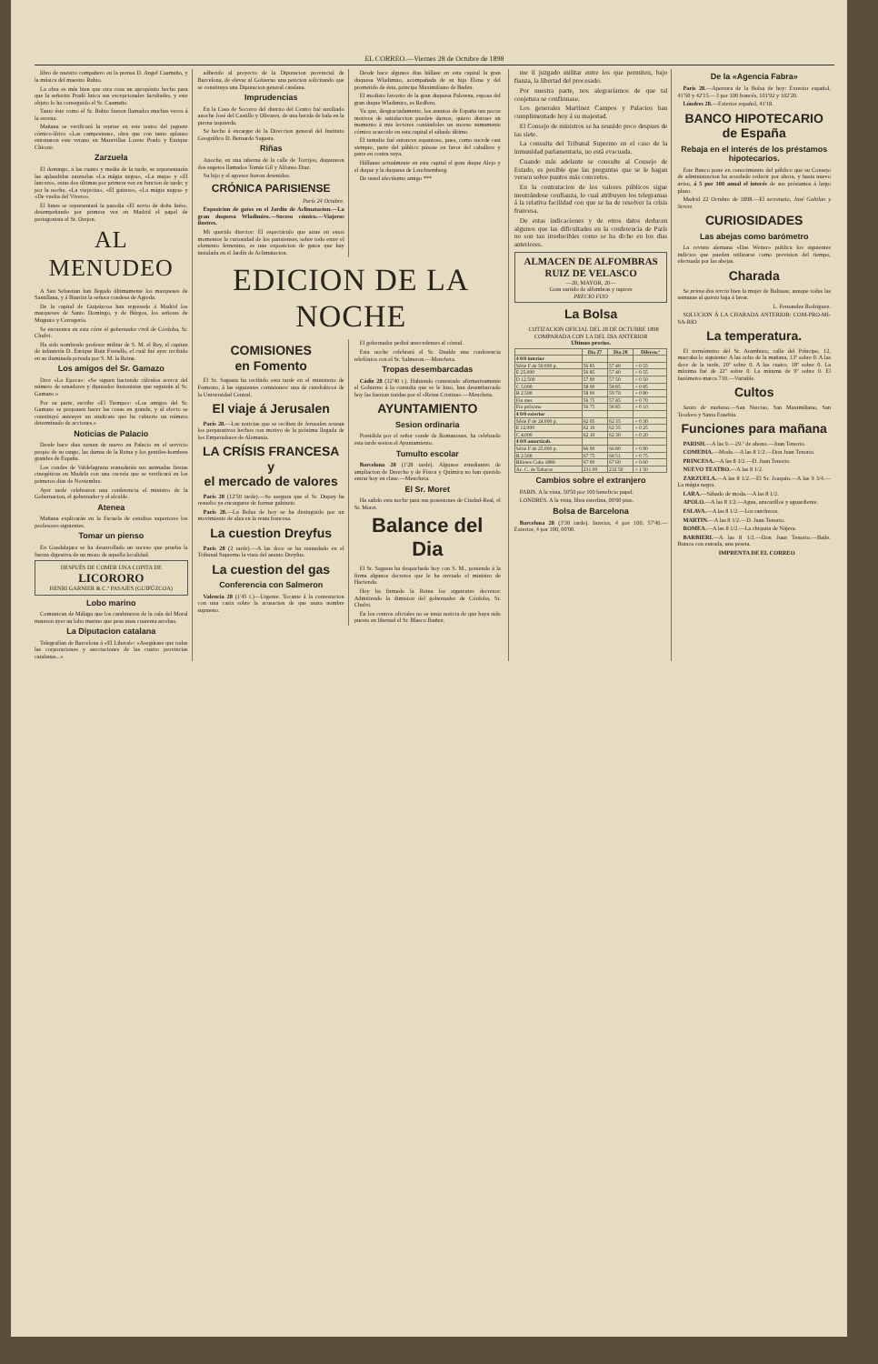EL CORREO.—Viernes 28 de Octubre de 1898
libro de nuestro compañero en la prensa D. Angel Caamaño, y la música del maestro Rubio.
La obra es más bien que otra cosa un apropósito hecho para que la señorita Pradó luzca sus excepcionales facultades, y este objeto lo ha conseguido el Sr. Caamaño.
Tanto éste como el Sr. Rubio fueron llamados muchas veces á la escena.
Mañana se verificará la reprise en este teatro del juguete cómico-lírico «Las campesinas», obra que con tanto aplauso estrenaron este verano en Maravillas Loreto Prado y Enrique Chicote.
Zarzuela
El domingo, á las cuatro y media de la tarde, se representarán las aplaudidas zarzuelas «La mágia negra», «La maja» y «El lancero», estas dos últimas por primera vez en funcion de tarde; y por la noche, «La viejecita», «El gaitero», «La mágia negra» y «De vuelta del Vivero».
El lunes se representará la parodia «El novio de doña Inés», desempeñando por primera vez en Madrid el papel de protagonista el Sr. Orejon.
AL MENUDEO
A San Sebastian han llegado últimamente los marqueses de Santillana, y á Biarritz la señora condesa de Agreda.
De la capital de Guipúzcoa han regresado á Madrid los marqueses de Santo Domingo, y de Búrgos, los señores de Muguiro y Cerragería.
Se encuentra en esta córte el gobernador civil de Córdoba, Sr. Chulvi.
Ha sido nombrado profesor militar de S. M. el Rey, el capitan de infantería D. Enrique Ruiz Fornells, el cual fué ayer recibido en su iluminada privada por S. M. la Reina.
Los amigos del Sr. Gamazo
Dice «La Epoca»: «Se siguen haciendo cálculos acerca del número de senadores y diputados fusionistas que seguirán al Sr. Gamazo.»
Por su parte, escribe «El Tiempo»: «Los amigos del Sr. Gamazo se proponen hacer las cosas en grande, y al efecto se constituyó anteayer un sindicato que ha cubierto un número determinado de acciones.»
Noticias de Palacio
Desde hace dias turnan de nuevo en Palacio en el servicio propio de su rango, las damas de la Reina y los gentiles-hombres grandes de España.
Los condes de Valdelagrana reanudarán sus animadas fiestas cinegéticas en Mudela con una cacería que se verificará en los primeros dias de Noviembre.
Ayer tarde celebraron una conferencia el ministro de la Gobernacion, el gobernador y el alcalde.
Atenea
Mañana explicarán en la Escuela de estudios superiores los profesores siguientes.
Tomar un pienso
En Guadalajara se ha desarrollado un suceso que prueba la fuerza digestiva de un mozo de aquella localidad.
DESPUÉS DE COMER UNA COPITA DE LICORORO
HENRI GARNIER & C.ª PASAJES (GUIPÚZCOA)
Lobo marino
Comunican de Málaga que los carabineros de la cala del Moral mataron ayer un lobo marino que pesa unas cuarenta arrobas.
La Diputacion catalana
Telegrafían de Barcelona á «El Liberal»: «Asegúrase que todas las corporaciones y asociaciones de las cuatro provincias catalanas...»
adherido al proyecto de la Diputacion provincial de Barcelona, de elevar al Gobierno una peticion solicitando que se constituya una Diputacion general catalana.
Imprudencias
En la Casa de Socorro del distrito del Centro fué auxiliado anoche José del Castillo y Olivares, de una herida de bala en la pierna izquierda.
Se hecho á encargar de la Direccion general del Instituto Geográfico D. Bernardo Sagasta.
Riñas
Anoche, en una taberna de la calle de Torrijos, disputaron dos sugetos llamados Tomás Gil y Alfonso Diaz.
Su hijo y el agresor fueron detenidos.
CRÓNICA PARISIENSE
París 24 Octubre.
Exposicion de gatos en el Jardin de Aclimatacion.—La gran duquesa Wladimiro.—Suceso cómico.—Viajeros ilustres.
Mi querido director: El espectáculo que atrae en estos momentos la curiosidad de los parisienses, sobre todo entre el elemento femenino, es una exposicion de gatos que hay instalada en el Jardín de Aclimatacion.
Desde hace algunos dias hállase en esta capital la gran duquesa Wladimiro, acompañada de su hija Elena y del prometido de ésta, principe Maximiliano de Baden.
El modisto favorito de la gran duquesa Palowna, esposa del gran duque Wladimiro, es Redfern.
Ya que, desgraciadamente, los asuntos de España tan pocos motivos de satisfaccion pueden darnos, quiero distraer un momento á mis lectores contándoles un suceso sumamente cómico acaecido en esta capital el sábado último.
El tumulto fué entonces espantoso, pues, como sucede casi siempre, parte del público púsose en favor del caballero y parte en contra suya.
Hállanse actualmente en esta capital el gran duque Alejo y el duque y la duquesa de Leuchtemberg.
De usted afectísimo amigo ***
EDICION DE LA NOCHE
COMISIONES
en Fomento
El Sr. Sagasta ha recibido esta tarde en el ministerio de Fomento, á las siguientes comisiones: una de catedráticos de la Universidad Central.
El viaje á Jerusalen
París 28.—Las noticias que se reciben de Jerusalen acusan los preparativos hechos con motivo de la próxima llegada de los Emperadores de Alemania.
LA CRÍSIS FRANCESA
y
el mercado de valores
París 28 (12'50 tarde).—Se asegura que el Sr. Dupuy ha resuelto ya encargarse de formar gabinete.
París 28.—La Bolsa de hoy se ha distinguido por un movimiento de alza en la renta francesa.
La cuestion Dreyfus
París 28 (2 tarde).—A las doce se ha reanudado en el Tribunal Supremo la vista del asunto Dreyfus.
La cuestion del gas
Conferencia con Salmeron
Valencia 28 (1'45 t.)—Urgente. Tocante á la contestacion con una carta sobre la acusacion de que usara nombre supuesto.
El gobernador pedirá antecedentes al cónsul.
Esta noche celebrará el Sr. Dualde una conferencia telefónica con el Sr. Salmeron.—Mencheta.
Tropas desembarcadas
Cádiz 28 (12'40 t.). Habiendo contestado afirmativamente el Gobierno á la consulta que se le hizo, han desembarcado hoy las fuerzas traidas por el «Reina Cristina».—Mencheta.
AYUNTAMIENTO
Sesion ordinaria
Presidida por el señor conde de Romanones, ha celebrado esta tarde sesion el Ayuntamiento.
Tumulto escolar
Barcelona 28 (1'28 tarde). Algunos estudiantes de ampliacion de Derecho y de Física y Química no han querido entrar hoy en clase.—Mencheta.
El Sr. Moret
Ha salido esta noche para sus posesiones de Ciudad-Real, el Sr. Moret.
Balance del Dia
El Sr. Sagasta ha despachado hoy con S. M., poniendo á la firma algunos decretos que le ha enviado el ministro de Hacienda.
Hoy ha firmado la Reina los siguientes decretos: Admitiendo la dimision del gobernador de Córdoba, Sr. Chulvi.
En los centros oficiales no se tenia noticia de que haya sido puesto en libertad el Sr. Blasco Ibañez.
me il juzgado militar entre los que permiten, bajo fianza, la libertad del procesado.
Por nuestra parte, nos alegraríamos de que tal conjetura se confirmase.
Los generales Martinez Campos y Palacios han cumplimentado hoy á su majestad.
El Consejo de ministros se ha reunido poco despues de las siete.
La consulta del Tribunal Supremo en el caso de la inmunidad parlamentaria, no está evacuada.
Cuando más adelante se consulte al Consejo de Estado, es posible que las preguntas que se le hagan versen sobre puntos más concretos.
En la contratacion de los valores públicos sigue mostrándose confianza, lo cual atribuyen los telegramas á la relativa facilidad con que se ha de resolver la crísis francesa.
De estas indicaciones y de otros datos deducen algunos que las dificultades en la conferencia de París no son tan irreducibles como se ha dicho en los dias anteriores.
ALMACEN DE ALFOMBRAS
RUIZ DE VELASCO
—20, MAYOR, 20—
Gran surtido de alfombras y tapices
PRECIO FIJO
La Bolsa
COTIZACION OFICIAL DEL 28 DE OCTUBRE 1898
COMPARADA CON LA DEL DIA ANTERIOR
Ultimos precios.
| | Dia 27 | Dia 28 | Diferen.ª |
| --- | --- | --- | --- |
| 4 0/0 interior | | | |
| Série F de 50.000 p. | 56 85 | 57 40 | + 0 55 |
| E 25.000 | 56 85 | 57 40 | + 0 55 |
| D 12.500 | 57 00 | 57 50 | + 0 50 |
| C 5.000 | 58 00 | 58 85 | + 0 85 |
| B 2.500 | 58 90 | 59 70 | + 0 80 |
| Fin mes | 56 75 | 57 45 | + 0 70 |
| Fin próximo | 56 75 | 56 85 | + 0 10 |
| 4 0/0 exterior | | | |
| Série F de 24.000 p. | 62 05 | 62 35 | + 0 30 |
| E 12.000 | 62 10 | 62 35 | + 0 25 |
| C 4.000 | 62 10 | 62 30 | + 0 20 |
| 4 0/0 amortizab. | | | |
| Série F de 25.000 p. | 66 00 | 66 80 | + 0 80 |
| B 2.500 | 67 75 | 68 51 | + 0 75 |
| Billetes Cuba 1886 | 67 00 | 67 60 | + 0 60 |
| Ac. C. de Tabacos | 231 00 | 232 50 | + 1 50 |
Cambios sobre el extranjero
PARIS. A la vista, 50'50 por 100 beneficio papel.
LONDRES. A la vista, libra esterlina, 00'00 ptas.
Bolsa de Barcelona
Barcelona 28 (3'30 tarde). Interior, 4 por 100, 57'40.—Exterior, 4 por 100, 00'00.
De la «Agencia Fabra»
París 28.—Apertura de la Bolsa de hoy: Exterior español, 41'50 y 42'15.—3 por 100 francés, 101'92 y 102'20.
Lóndres 28.—Exterior español, 41'18.
BANCO HIPOTECARIO
de España
Rebaja en el interés de los préstamos hipotecarios.
Este Banco pone en conocimiento del público que su Consejo de administracion ha acordado reducir por ahora, y hasta nuevo aviso, á 5 por 100 anual el interés de sus préstamos á largo plazo.
Madrid 22 Octubre de 1898.—El secretario, José Gabilan y Sercet.
CURIOSIDADES
Las abejas como barómetro
La revista alemana «Das Wetter» publica los siguientes indicios que pueden utilizarse como prevision del tiempo, efectuada por las abejas.
Charada
Se prima dos tercia bien la mujer de Baltasar, aunque todas las semanas al quinta baja á lavar.
L. Fernandez Rodriguez.
SOLUCION Á LA CHARADA ANTERIOR: COM-PRO-MI-SA-RIO
La temperatura.
El termómetro del Sr. Aramburo, calle del Príncipe, 12, marcaba lo siguiente: A las ocho de la mañana, 13º sobre 0. A las doce de la tarde, 20º sobre 0. A las cuatro, 18º sobre 0. La máxima fué de 22º sobre 0. La mínima de 9º sobre 0. El barómetro marca 710.—Variable.
Cultos
Santo de mañana.—San Narciso, San Maximiliano, San Teodoro y Santa Eusebia.
Funciones para mañana
PARISH.—A las 9.—29.º de abono.—Juan Tenorio.
COMEDIA.—Moda.—A las 8 1/2.—Don Juan Tenorio.
PRINCESA.—A las 8 1/2.—D. Juan Tenorio.
NUEVO TEATRO.—A las 8 1/2.
ZARZUELA.—A las 8 1/2.—El Sr. Joaquín.—A las 9 3/4.—La mágia negra.
LARA.—Sábado de moda.—A las 8 1/2.
APOLO.—A las 8 1/2.—Agua, azucarillos y aguardiente.
ESLAVA.—A las 8 1/2.—Los rancheros.
MARTIN.—A las 8 1/2.—D. Juan Tenorio.
ROMEA.—A las 8 1/2.—La chiquita de Nájera.
BARBIERI.—A las 8 1/2.—Don Juan Tenorio.—Baile. Butaca con entrada, una peseta.
IMPRENTA DE EL CORREO